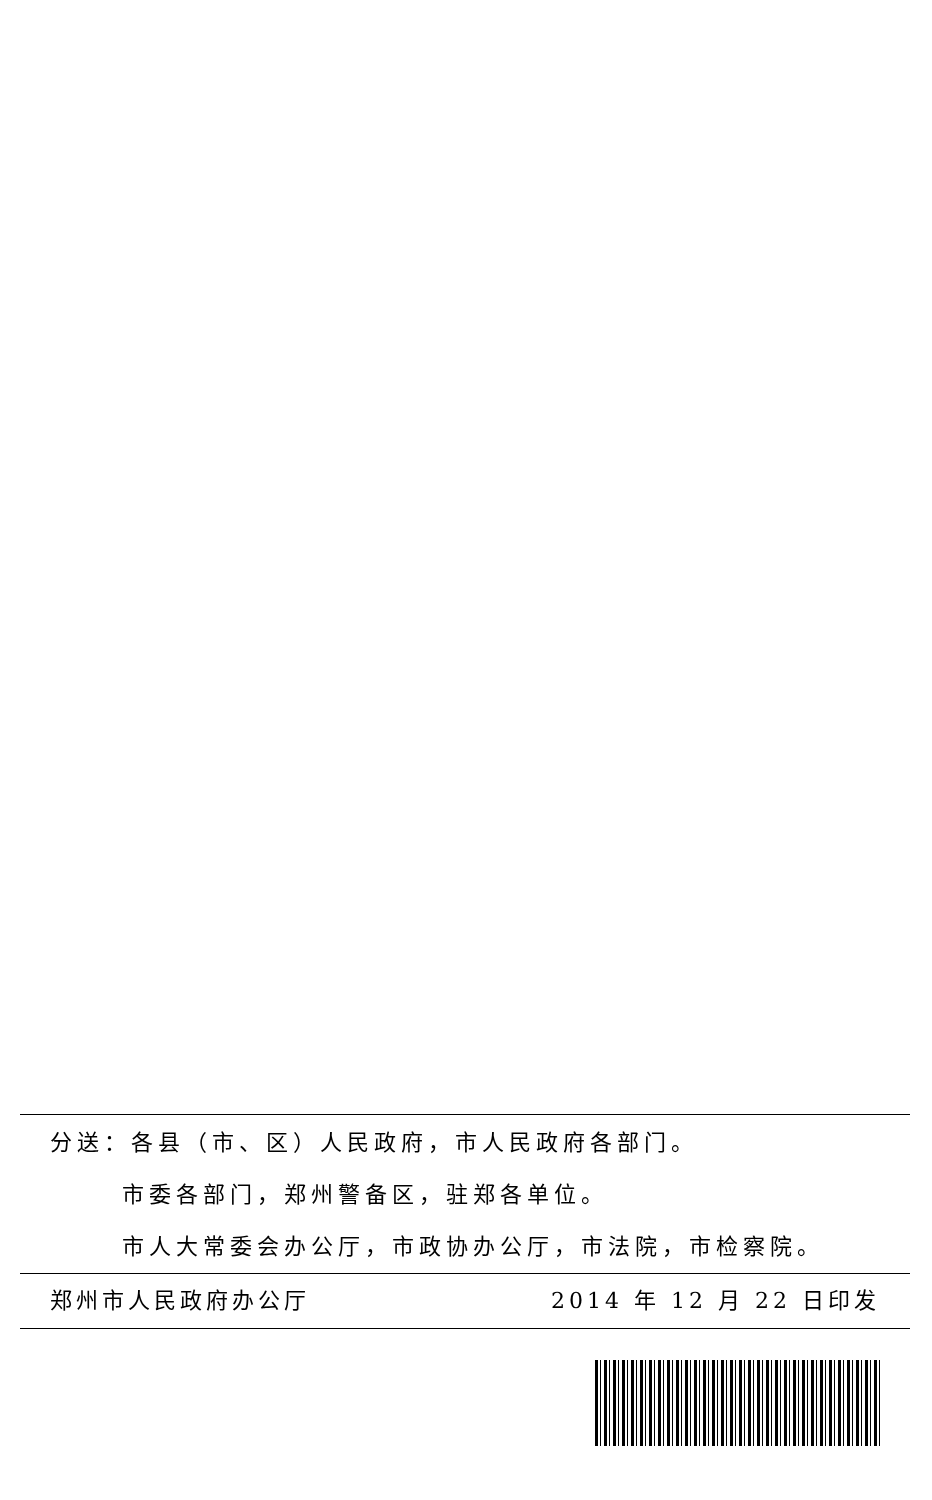分送：各县（市、区）人民政府，市人民政府各部门。
市委各部门，郑州警备区，驻郑各单位。
市人大常委会办公厅，市政协办公厅，市法院，市检察院。
郑州市人民政府办公厅 2014 年 12 月 22 日印发